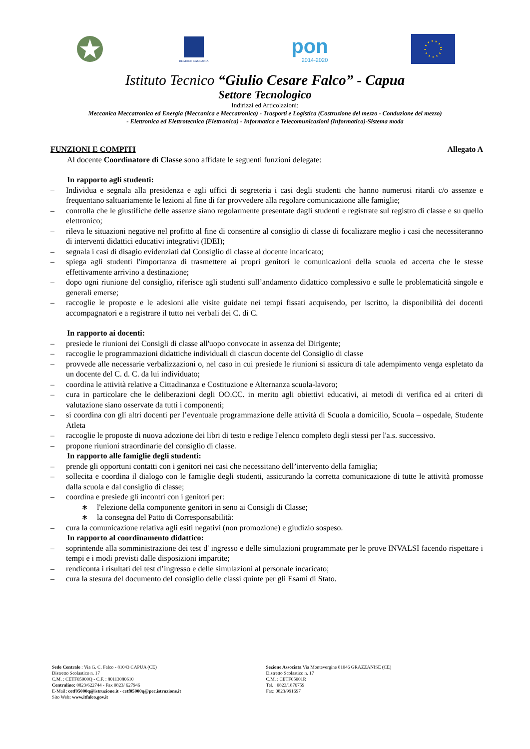REGIONE CAMPANIA
pon
2014-2020
Istituto Tecnico “Giulio Cesare Falco” - Capua
Settore Tecnologico
Indirizzi ed Articolazioni:
Meccanica Meccatronica ed Energia (Meccanica e Meccatronica) - Trasporti e Logistica (Costruzione del mezzo - Conduzione del mezzo)
- Elettronica ed Elettrotecnica (Elettronica) - Informatica e Telecomunicazioni (Informatica)-Sistema moda
FUNZIONI E COMPITI Allegato A
Al docente Coordinatore di Classe sono affidate le seguenti funzioni delegate:
In rapporto agli studenti:
– Individua e segnala alla presidenza e agli uffici di segreteria i casi degli studenti che hanno numerosi ritardi c/o assenze e frequentano saltuariamente le lezioni al fine di far provvedere alla regolare comunicazione alle famiglie;
– controlla che le giustifiche delle assenze siano regolarmente presentate dagli studenti e registrate sul registro di classe e su quello elettronico;
– rileva le situazioni negative nel profitto al fine di consentire al consiglio di classe di focalizzare meglio i casi che necessiteranno di interventi didattici educativi integrativi (IDEI);
– segnala i casi di disagio evidenziati dal Consiglio di classe al docente incaricato;
– spiega agli studenti l'importanza di trasmettere ai propri genitori le comunicazioni della scuola ed accerta che le stesse effettivamente arrivino a destinazione;
– dopo ogni riunione del consiglio, riferisce agli studenti sull’andamento didattico complessivo e sulle le problematicità singole e generali emerse;
– raccoglie le proposte e le adesioni alle visite guidate nei tempi fissati acquisendo, per iscritto, la disponibilità dei docenti accompagnatori e a registrare il tutto nei verbali dei C. di C.
In rapporto ai docenti:
– presiede le riunioni dei Consigli di classe all'uopo convocate in assenza del Dirigente;
– raccoglie le programmazioni didattiche individuali di ciascun docente del Consiglio di classe
– provvede alle necessarie verbalizzazioni o, nel caso in cui presiede le riunioni si assicura di tale adempimento venga espletato da un docente del C. d. C. da lui individuato;
– coordina le attività relative a Cittadinanza e Costituzione e Alternanza scuola-lavoro;
– cura in particolare che le deliberazioni degli OO.CC. in merito agli obiettivi educativi, ai metodi di verifica ed ai criteri di valutazione siano osservate da tutti i componenti;
– si coordina con gli altri docenti per l’eventuale programmazione delle attività di Scuola a domicilio, Scuola – ospedale, Studente Atleta
– raccoglie le proposte di nuova adozione dei libri di testo e redige l'elenco completo degli stessi per l'a.s. successivo.
– propone riunioni straordinarie del consiglio di classe.
In rapporto alle famiglie degli studenti:
– prende gli opportuni contatti con i genitori nei casi che necessitano dell’intervento della famiglia;
– sollecita e coordina il dialogo con le famiglie degli studenti, assicurando la corretta comunicazione di tutte le attività promosse dalla scuola e dal consiglio di classe;
– coordina e presiede gli incontri con i genitori per:
∗ l'elezione della componente genitori in seno ai Consigli di Classe;
∗ la consegna del Patto di Corresponsabilità:
– cura la comunicazione relativa agli esiti negativi (non promozione) e giudizio sospeso.
In rapporto al coordinamento didattico:
– soprintende alla somministrazione dei test d' ingresso e delle simulazioni programmate per le prove INVALSI facendo rispettare i tempi e i modi previsti dalle disposizioni impartite;
– rendiconta i risultati dei test d’ingresso e delle simulazioni al personale incaricato;
– cura la stesura del documento del consiglio delle classi quinte per gli Esami di Stato.
Sede Centrale : Via G. C. Falco - 81043 CAPUA (CE)
Distretto Scolastico n. 17
C.M. : CETF05000Q - C.F. : 80113080610
Centralino: 0823/622744 - Fax 0823/ 627946
E-Mail: cetf05000q@istruzione.it - cetf05000q@pec.istruzione.it
Sito Web: www.itfalco.gov.it
Sezione Associata Via Montevergine 81046 GRAZZANISE (CE)
Distretto Scolastico n. 17
C.M. : CETF05001R
Tel. : 0823/1876759
Fax: 0823/991697